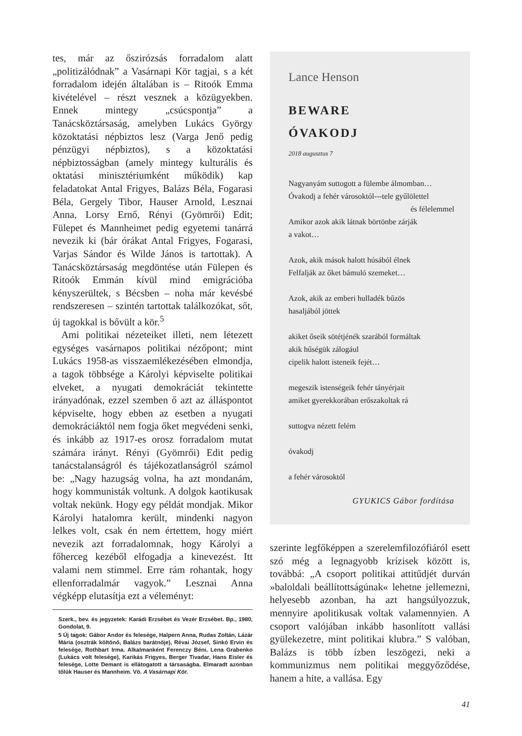tes, már az őszirózsás forradalom alatt „politizálódnak” a Vasárnapi Kör tagjai, s a két forradalom idején általában is – Ritoók Emma kivételével – részt vesznek a közügyekben. Ennek mintegy „csúcspontja” a Tanácsköztársaság, amelyben Lukács György közoktatási népbiztos lesz (Varga Jenő pedig pénzügyi népbiztos), s a közoktatási népbiztosságban (amely mintegy kulturális és oktatási minisztériumként működik) kap feladatokat Antal Frigyes, Balázs Béla, Fogarasi Béla, Gergely Tibor, Hauser Arnold, Lesznai Anna, Lorsy Ernő, Rényi (Gyömrői) Edit; Fülepet és Mannheimet pedig egyetemi tanárrá nevezik ki (bár órákat Antal Frigyes, Fogarasi, Varjas Sándor és Wilde János is tartottak). A Tanácsköztársaság megdöntése után Fülepen és Ritoók Emmán kívül mind emigrációba kényszerültek, s Bécsben – noha már kevésbé rendszeresen – szintén tartottak találkozókat, sőt, új tagokkal is bővült a kör.<sup>5</sup>
Ami politikai nézeteiket illeti, nem létezett egységes vasárnapos politikai nézőpont; mint Lukács 1958-as visszaemlékezésében elmondja, a tagok többsége a Károlyi képviselte politikai elveket, a nyugati demokráciát tekintette irányadónak, ezzel szemben ő azt az álláspontot képviselte, hogy ebben az esetben a nyugati demokráciáktól nem fogja őket megvédeni senki, és inkább az 1917-es orosz forradalom mutat számára irányt. Rényi (Gyömrői) Edit pedig tanácstalanságról és tájékozatlanságról számol be: „Nagy hazugság volna, ha azt mondanám, hogy kommunisták voltunk. A dolgok kaotikusak voltak nekünk. Hogy egy példát mondjak. Mikor Károlyi hatalomra került, mindenki nagyon lelkes volt, csak én nem értettem, hogy miért nevezik azt forradalomnak, hogy Károlyi a főherceg kezéből elfogadja a kinevezést. Itt valami nem stimmel. Erre rám rohantak, hogy ellenforradalmár vagyok.” Lesznai Anna végképp elutasítja ezt a véleményt:
Szerk., bev. és jegyzetek: Karádi Erzsébet és Vezér Erzsébet. Bp., 1980, Gondolat, 9.
5 Új tagok: Gábor Andor és felesége, Halpern Anna, Rudas Zoltán, Lázár Mária (osztrák költőnő, Balázs barátnője), Révai József, Sinkó Ervin és felesége, Rothbart Irma. Alkalmanként Ferenczy Béni, Lena Grabenko (Lukács volt felesége), Karikás Frigyes, Berger Tivadar, Hans Eisler és felesége, Lotte Demant is ellátogatott a társaságba. Elmaradt azonban tőlük Hauser és Mannheim. Vö. A Vasárnapi Kör.
Lance Henson
BEWARE
ÓVAKODJ
2018 augusztus 7
Nagyanyám suttogott a fülembe álmomban…
Óvakodj a fehér városoktól---tele gyűlölettel
és félelemmel
Amikor azok akik látnak börtönbe zárják
a vakot…
Azok, akik mások halott húsából élnek
Felfalják az őket bámuló szemeket…
Azok, akik az emberi hulladék bűzös
hasaljából jöttek
akiket őseik sötétjénék szarából formáltak
akik hűségük zálogául
cipelik halott isteneik fejét…
megeszik istenségeik fehér tányérjait
amiket gyerekkorában erőszakoltak rá
suttogva nézett felém
óvakodj
a fehér városoktól
GYUKICS Gábor fordítása
szerinte legfőképpen a szerelemfilozófiáról esett szó még a legnagyobb krízisek között is, továbbá: „A csoport politikai attitűdjét durván »baloldali beállítottságúnak« lehetne jellemezni, helyesebb azonban, ha azt hangsúlyozzuk, mennyire apolitikusak voltak valamennyien. A csoport valójában inkább hasonlított vallási gyülekezetre, mint politikai klubra.” S valóban, Balázs is több ízben leszögezi, neki a kommunizmus nem politikai meggyőződése, hanem a hite, a vallása. Egy
41